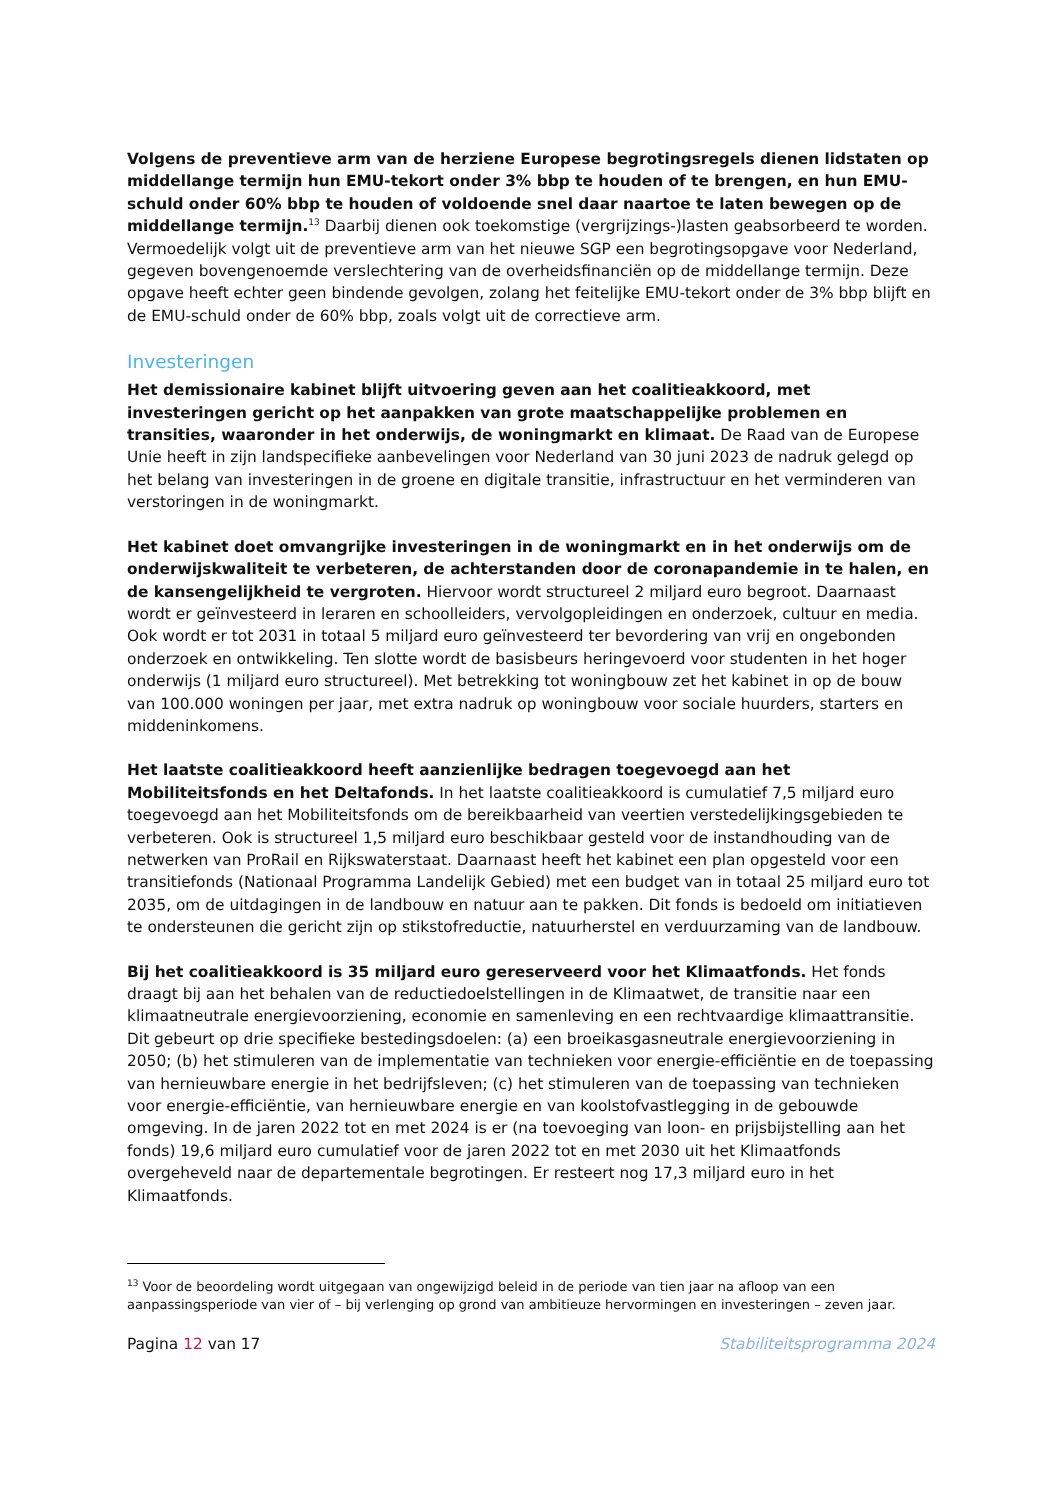Volgens de preventieve arm van de herziene Europese begrotingsregels dienen lidstaten op middellange termijn hun EMU-tekort onder 3% bbp te houden of te brengen, en hun EMU-schuld onder 60% bbp te houden of voldoende snel daar naartoe te laten bewegen op de middellange termijn.<sup>13</sup> Daarbij dienen ook toekomstige (vergrijzings-)lasten geabsorbeerd te worden. Vermoedelijk volgt uit de preventieve arm van het nieuwe SGP een begrotingsopgave voor Nederland, gegeven bovengenoemde verslechtering van de overheidsfinanciën op de middellange termijn. Deze opgave heeft echter geen bindende gevolgen, zolang het feitelijke EMU-tekort onder de 3% bbp blijft en de EMU-schuld onder de 60% bbp, zoals volgt uit de correctieve arm.
Investeringen
Het demissionaire kabinet blijft uitvoering geven aan het coalitieakkoord, met investeringen gericht op het aanpakken van grote maatschappelijke problemen en transities, waaronder in het onderwijs, de woningmarkt en klimaat. De Raad van de Europese Unie heeft in zijn landspecifieke aanbevelingen voor Nederland van 30 juni 2023 de nadruk gelegd op het belang van investeringen in de groene en digitale transitie, infrastructuur en het verminderen van verstoringen in de woningmarkt.
Het kabinet doet omvangrijke investeringen in de woningmarkt en in het onderwijs om de onderwijskwaliteit te verbeteren, de achterstanden door de coronapandemie in te halen, en de kansengelijkheid te vergroten. Hiervoor wordt structureel 2 miljard euro begroot. Daarnaast wordt er geïnvesteerd in leraren en schoolleiders, vervolgopleidingen en onderzoek, cultuur en media. Ook wordt er tot 2031 in totaal 5 miljard euro geïnvesteerd ter bevordering van vrij en ongebonden onderzoek en ontwikkeling. Ten slotte wordt de basisbeurs heringevoerd voor studenten in het hoger onderwijs (1 miljard euro structureel). Met betrekking tot woningbouw zet het kabinet in op de bouw van 100.000 woningen per jaar, met extra nadruk op woningbouw voor sociale huurders, starters en middeninkomens.
Het laatste coalitieakkoord heeft aanzienlijke bedragen toegevoegd aan het Mobiliteitsfonds en het Deltafonds. In het laatste coalitieakkoord is cumulatief 7,5 miljard euro toegevoegd aan het Mobiliteitsfonds om de bereikbaarheid van veertien verstedelijkingsgebieden te verbeteren. Ook is structureel 1,5 miljard euro beschikbaar gesteld voor de instandhouding van de netwerken van ProRail en Rijkswaterstaat. Daarnaast heeft het kabinet een plan opgesteld voor een transitiefonds (Nationaal Programma Landelijk Gebied) met een budget van in totaal 25 miljard euro tot 2035, om de uitdagingen in de landbouw en natuur aan te pakken. Dit fonds is bedoeld om initiatieven te ondersteunen die gericht zijn op stikstofreductie, natuurherstel en verduurzaming van de landbouw.
Bij het coalitieakkoord is 35 miljard euro gereserveerd voor het Klimaatfonds. Het fonds draagt bij aan het behalen van de reductiedoelstellingen in de Klimaatwet, de transitie naar een klimaatneutrale energievoorziening, economie en samenleving en een rechtvaardige klimaattransitie. Dit gebeurt op drie specifieke bestedingsdoelen: (a) een broeikasgasneutrale energievoorziening in 2050; (b) het stimuleren van de implementatie van technieken voor energie-efficiëntie en de toepassing van hernieuwbare energie in het bedrijfsleven; (c) het stimuleren van de toepassing van technieken voor energie-efficiëntie, van hernieuwbare energie en van koolstofvastlegging in de gebouwde omgeving. In de jaren 2022 tot en met 2024 is er (na toevoeging van loon- en prijsbijstelling aan het fonds) 19,6 miljard euro cumulatief voor de jaren 2022 tot en met 2030 uit het Klimaatfonds overgeheveld naar de departementale begrotingen. Er resteert nog 17,3 miljard euro in het Klimaatfonds.
<sup>13</sup> Voor de beoordeling wordt uitgegaan van ongewijzigd beleid in de periode van tien jaar na afloop van een aanpassingsperiode van vier of – bij verlenging op grond van ambitieuze hervormingen en investeringen – zeven jaar.
Pagina 12 van 17 Stabiliteitsprogramma 2024